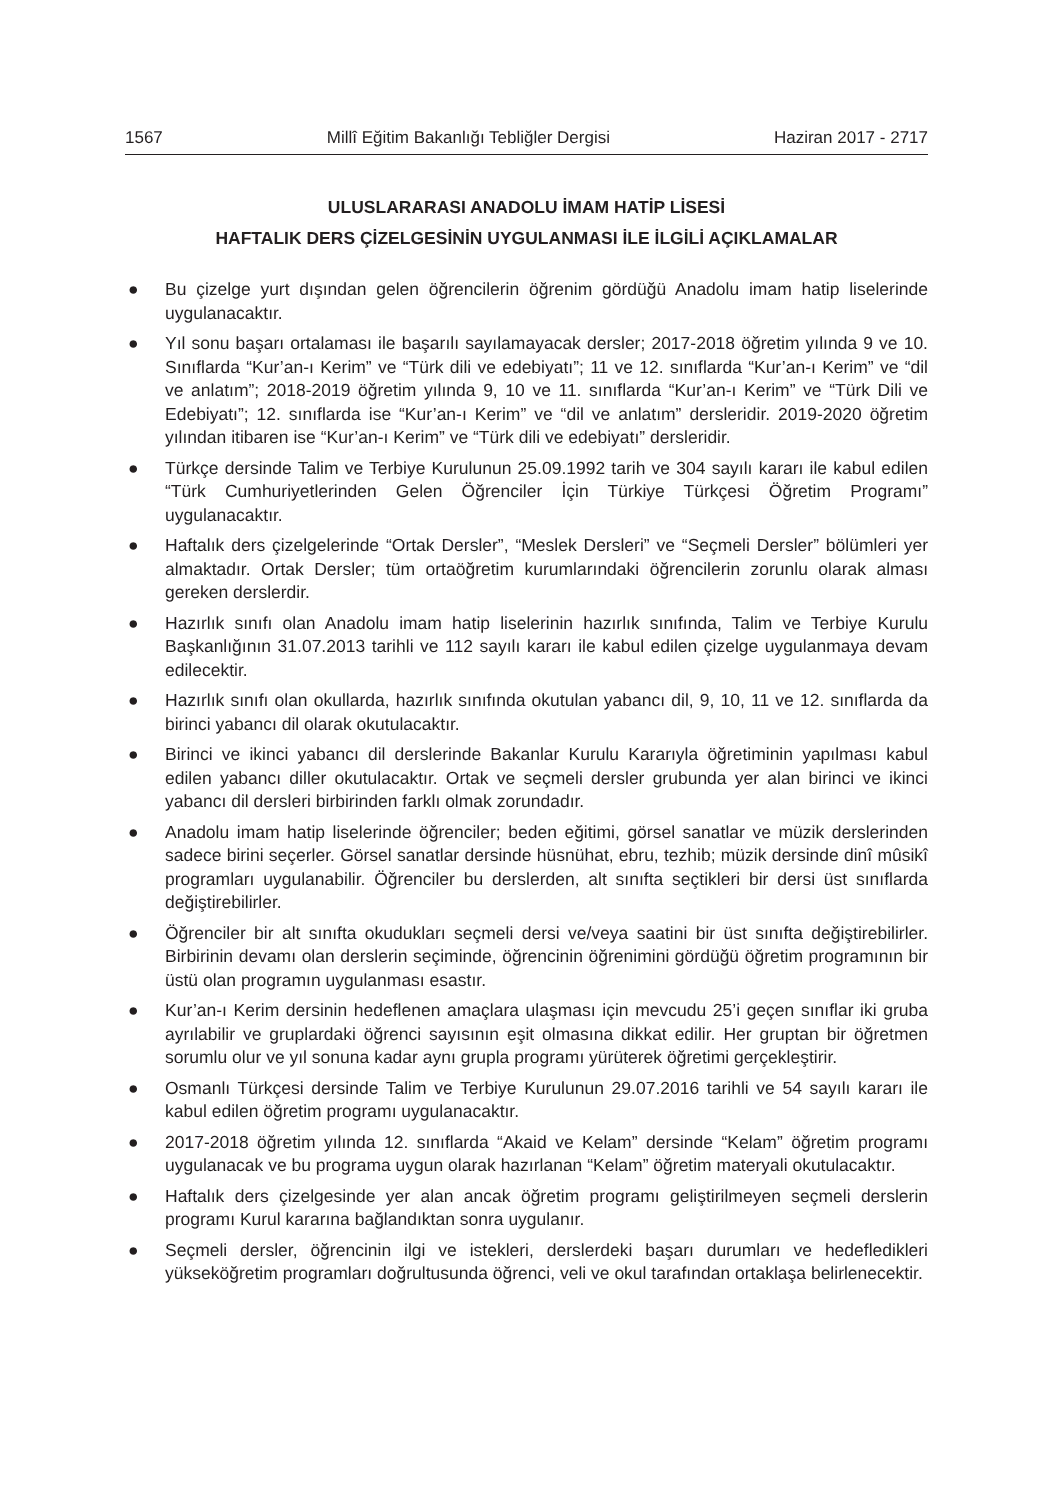1567 Millî Eğitim Bakanlığı Tebliğler Dergisi Haziran 2017 - 2717
ULUSLARARASI ANADOLU İMAM HATİP LİSESİ
HAFTALIK DERS ÇİZELGESİNİN UYGULANMASI İLE İLGİLİ AÇIKLAMALAR
● Bu çizelge yurt dışından gelen öğrencilerin öğrenim gördüğü Anadolu imam hatip liselerinde uygulanacaktır.
● Yıl sonu başarı ortalaması ile başarılı sayılamayacak dersler; 2017-2018 öğretim yılında 9 ve 10. Sınıflarda “Kur’an-ı Kerim” ve “Türk dili ve edebiyatı”; 11 ve 12. sınıflarda “Kur’an-ı Kerim” ve “dil ve anlatım”; 2018-2019 öğretim yılında 9, 10 ve 11. sınıflarda “Kur’an-ı Kerim” ve “Türk Dili ve Edebiyatı”; 12. sınıflarda ise “Kur’an-ı Kerim” ve “dil ve anlatım” dersleridir. 2019-2020 öğretim yılından itibaren ise “Kur’an-ı Kerim” ve “Türk dili ve edebiyatı” dersleridir.
● Türkçe dersinde Talim ve Terbiye Kurulunun 25.09.1992 tarih ve 304 sayılı kararı ile kabul edilen “Türk Cumhuriyetlerinden Gelen Öğrenciler İçin Türkiye Türkçesi Öğretim Programı” uygulanacaktır.
● Haftalık ders çizelgelerinde “Ortak Dersler”, “Meslek Dersleri” ve “Seçmeli Dersler” bölümleri yer almaktadır. Ortak Dersler; tüm ortaöğretim kurumlarındaki öğrencilerin zorunlu olarak alması gereken derslerdir.
● Hazırlık sınıfı olan Anadolu imam hatip liselerinin hazırlık sınıfında, Talim ve Terbiye Kurulu Başkanlığının 31.07.2013 tarihli ve 112 sayılı kararı ile kabul edilen çizelge uygulanmaya devam edilecektir.
● Hazırlık sınıfı olan okullarda, hazırlık sınıfında okutulan yabancı dil, 9, 10, 11 ve 12. sınıflarda da birinci yabancı dil olarak okutulacaktır.
● Birinci ve ikinci yabancı dil derslerinde Bakanlar Kurulu Kararıyla öğretiminin yapılması kabul edilen yabancı diller okutulacaktır. Ortak ve seçmeli dersler grubunda yer alan birinci ve ikinci yabancı dil dersleri birbirinden farklı olmak zorundadır.
● Anadolu imam hatip liselerinde öğrenciler; beden eğitimi, görsel sanatlar ve müzik derslerinden sadece birini seçerler. Görsel sanatlar dersinde hüsnühat, ebru, tezhib; müzik dersinde dinî mûsikî programları uygulanabilir. Öğrenciler bu derslerden, alt sınıfta seçtikleri bir dersi üst sınıflarda değiştirebilirler.
● Öğrenciler bir alt sınıfta okudukları seçmeli dersi ve/veya saatini bir üst sınıfta değiştirebilirler. Birbirinin devamı olan derslerin seçiminde, öğrencinin öğrenimini gördüğü öğretim programının bir üstü olan programın uygulanması esastır.
● Kur’an-ı Kerim dersinin hedeflenen amaçlara ulaşması için mevcudu 25’i geçen sınıflar iki gruba ayrılabilir ve gruplardaki öğrenci sayısının eşit olmasına dikkat edilir. Her gruptan bir öğretmen sorumlu olur ve yıl sonuna kadar aynı grupla programı yürüterek öğretimi gerçekleştirir.
● Osmanlı Türkçesi dersinde Talim ve Terbiye Kurulunun 29.07.2016 tarihli ve 54 sayılı kararı ile kabul edilen öğretim programı uygulanacaktır.
● 2017-2018 öğretim yılında 12. sınıflarda “Akaid ve Kelam” dersinde “Kelam” öğretim programı uygulanacak ve bu programa uygun olarak hazırlanan “Kelam” öğretim materyali okutulacaktır.
● Haftalık ders çizelgesinde yer alan ancak öğretim programı geliştirilmeyen seçmeli derslerin programı Kurul kararına bağlandıktan sonra uygulanır.
● Seçmeli dersler, öğrencinin ilgi ve istekleri, derslerdeki başarı durumları ve hedefledikleri yükseköğretim programları doğrultusunda öğrenci, veli ve okul tarafından ortaklaşa belirlenecektir.